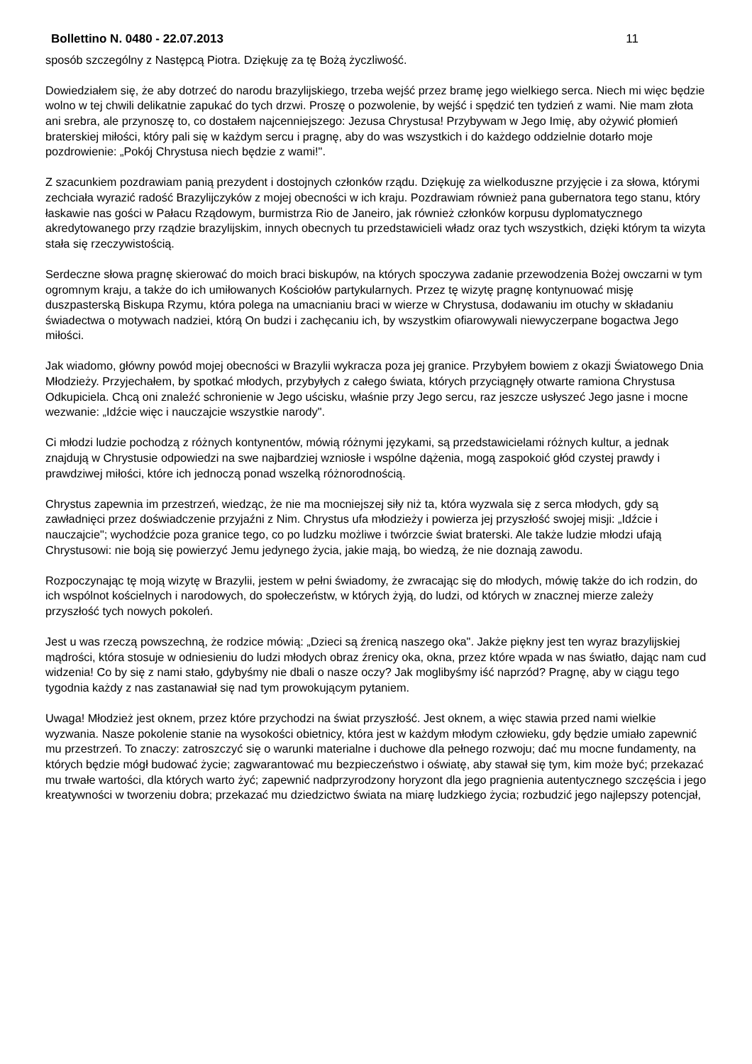Bollettino N. 0480 - 22.07.2013 11
sposób szczególny z Następcą Piotra. Dziękuję za tę Bożą życzliwość.
Dowiedziałem się, że aby dotrzeć do narodu brazylijskiego, trzeba wejść przez bramę jego wielkiego serca. Niech mi więc będzie wolno w tej chwili delikatnie zapukać do tych drzwi. Proszę o pozwolenie, by wejść i spędzić ten tydzień z wami. Nie mam złota ani srebra, ale przynoszę to, co dostałem najcenniejszego: Jezusa Chrystusa! Przybywam w Jego Imię, aby ożywić płomień braterskiej miłości, który pali się w każdym sercu i pragnę, aby do was wszystkich i do każdego oddzielnie dotarło moje pozdrowienie: „Pokój Chrystusa niech będzie z wami!".
Z szacunkiem pozdrawiam panią prezydent i dostojnych członków rządu. Dziękuję za wielkoduszne przyjęcie i za słowa, którymi zechciała wyrazić radość Brazylijczyków z mojej obecności w ich kraju. Pozdrawiam również pana gubernatora tego stanu, który łaskawie nas gości w Pałacu Rządowym, burmistrza Rio de Janeiro, jak również członków korpusu dyplomatycznego akredytowanego przy rządzie brazylijskim, innych obecnych tu przedstawicieli władz oraz tych wszystkich, dzięki którym ta wizyta stała się rzeczywistością.
Serdeczne słowa pragnę skierować do moich braci biskupów, na których spoczywa zadanie przewodzenia Bożej owczarni w tym ogromnym kraju, a także do ich umiłowanych Kościołów partykularnych. Przez tę wizytę pragnę kontynuować misję duszpasterską Biskupa Rzymu, która polega na umacnianiu braci w wierze w Chrystusa, dodawaniu im otuchy w składaniu świadectwa o motywach nadziei, którą On budzi i zachęcaniu ich, by wszystkim ofiarowywali niewyczerpane bogactwa Jego miłości.
Jak wiadomo, główny powód mojej obecności w Brazylii wykracza poza jej granice. Przybyłem bowiem z okazji Światowego Dnia Młodzieży. Przyjechałem, by spotkać młodych, przybyłych z całego świata, których przyciągnęły otwarte ramiona Chrystusa Odkupiciela. Chcą oni znaleźć schronienie w Jego uścisku, właśnie przy Jego sercu, raz jeszcze usłyszeć Jego jasne i mocne wezwanie: „Idźcie więc i nauczajcie wszystkie narody".
Ci młodzi ludzie pochodzą z różnych kontynentów, mówią różnymi językami, są przedstawicielami różnych kultur, a jednak znajdują w Chrystusie odpowiedzi na swe najbardziej wzniosłe i wspólne dążenia, mogą zaspokoić głód czystej prawdy i prawdziwej miłości, które ich jednoczą ponad wszelką różnorodnością.
Chrystus zapewnia im przestrzeń, wiedząc, że nie ma mocniejszej siły niż ta, która wyzwala się z serca młodych, gdy są zawładnięci przez doświadczenie przyjaźni z Nim. Chrystus ufa młodzieży i powierza jej przyszłość swojej misji: „Idźcie i nauczajcie"; wychodźcie poza granice tego, co po ludzku możliwe i twórzcie świat braterski. Ale także ludzie młodzi ufają Chrystusowi: nie boją się powierzyć Jemu jedynego życia, jakie mają, bo wiedzą, że nie doznają zawodu.
Rozpoczynając tę moją wizytę w Brazylii, jestem w pełni świadomy, że zwracając się do młodych, mówię także do ich rodzin, do ich wspólnot kościelnych i narodowych, do społeczeństw, w których żyją, do ludzi, od których w znacznej mierze zależy przyszłość tych nowych pokoleń.
Jest u was rzeczą powszechną, że rodzice mówią: „Dzieci są źrenicą naszego oka". Jakże piękny jest ten wyraz brazylijskiej mądrości, która stosuje w odniesieniu do ludzi młodych obraz źrenicy oka, okna, przez które wpada w nas światło, dając nam cud widzenia! Co by się z nami stało, gdybyśmy nie dbali o nasze oczy? Jak moglibyśmy iść naprzód? Pragnę, aby w ciągu tego tygodnia każdy z nas zastanawiał się nad tym prowokującym pytaniem.
Uwaga! Młodzież jest oknem, przez które przychodzi na świat przyszłość. Jest oknem, a więc stawia przed nami wielkie wyzwania. Nasze pokolenie stanie na wysokości obietnicy, która jest w każdym młodym człowieku, gdy będzie umiało zapewnić mu przestrzeń. To znaczy: zatroszczyć się o warunki materialne i duchowe dla pełnego rozwoju; dać mu mocne fundamenty, na których będzie mógł budować życie; zagwarantować mu bezpieczeństwo i oświatę, aby stawał się tym, kim może być; przekazać mu trwałe wartości, dla których warto żyć; zapewnić nadprzyrodzony horyzont dla jego pragnienia autentycznego szczęścia i jego kreatywności w tworzeniu dobra; przekazać mu dziedzictwo świata na miarę ludzkiego życia; rozbudzić jego najlepszy potencjał,